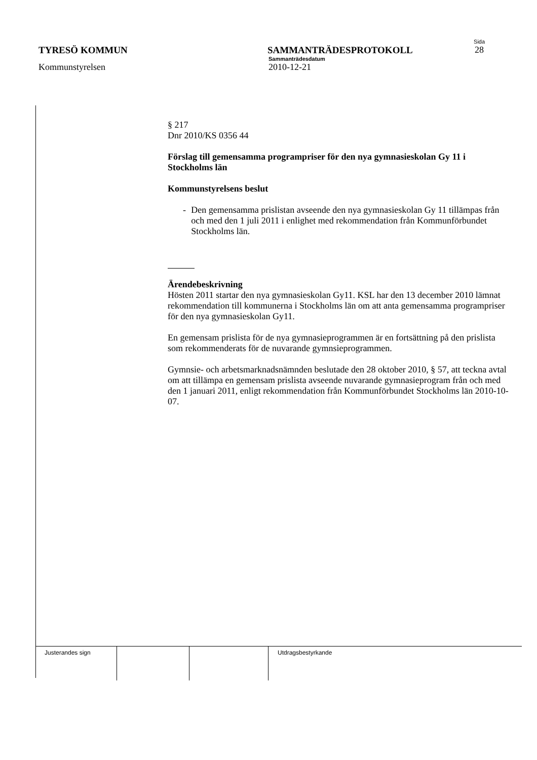Sida
TYRESÖ KOMMUN SAMMANTRÄDESPROTOKOLL 28
Sammanträdesdatum
Kommunstyrelsen 2010-12-21
§ 217
Dnr 2010/KS 0356 44
Förslag till gemensamma programpriser för den nya gymnasieskolan Gy 11 i Stockholms län
Kommunstyrelsens beslut
- Den gemensamma prislistan avseende den nya gymnasieskolan Gy 11 tillämpas från och med den 1 juli 2011 i enlighet med rekommendation från Kommunförbundet Stockholms län.
Ärendebeskrivning
Hösten 2011 startar den nya gymnasieskolan Gy11. KSL har den 13 december 2010 lämnat rekommendation till kommunerna i Stockholms län om att anta gemensamma programpriser för den nya gymnasieskolan Gy11.
En gemensam prislista för de nya gymnasieprogrammen är en fortsättning på den prislista som rekommenderats för de nuvarande gymnsieprogrammen.
Gymnsie- och arbetsmarknadsnämnden beslutade den 28 oktober 2010, § 57, att teckna avtal om att tillämpa en gemensam prislista avseende nuvarande gymnasieprogram från och med den 1 januari 2011, enligt rekommendation från Kommunförbundet Stockholms län 2010-10-07.
| Justerandes sign | | | Utdragsbestyrkande |